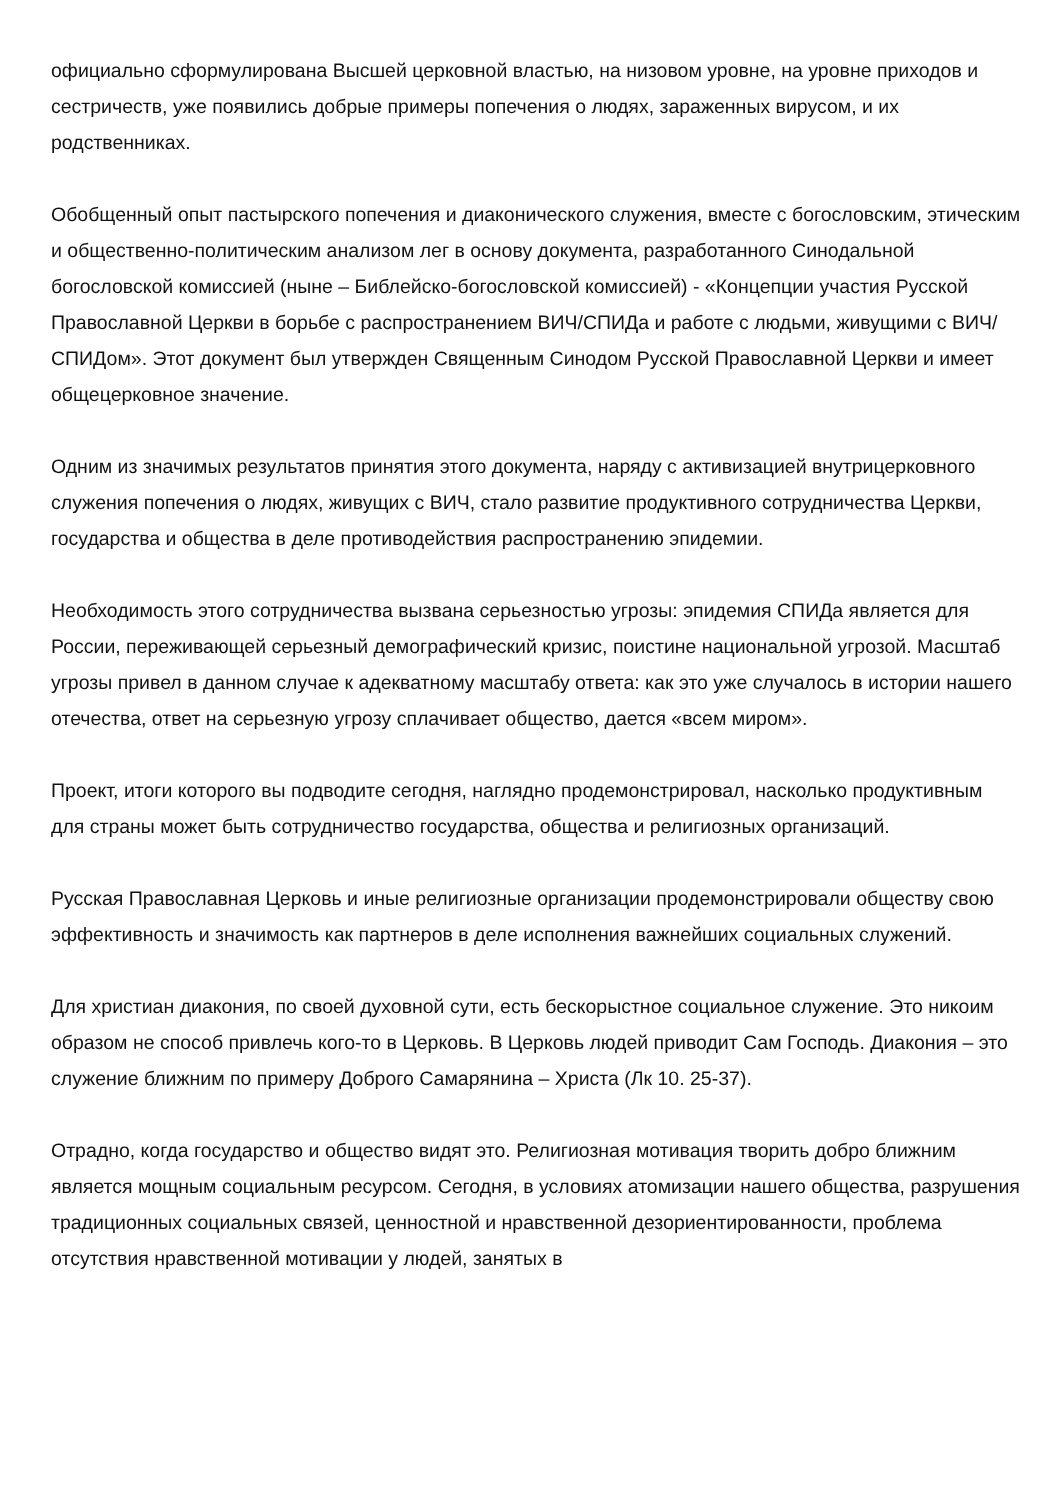официально сформулирована Высшей церковной властью, на низовом уровне, на уровне приходов и сестричеств, уже появились добрые примеры попечения о людях, зараженных вирусом, и их родственниках.
Обобщенный опыт пастырского попечения и диаконического служения, вместе с богословским, этическим и общественно-политическим анализом лег в основу документа, разработанного Синодальной богословской комиссией (ныне – Библейско-богословской комиссией) - «Концепции участия Русской Православной Церкви в борьбе с распространением ВИЧ/СПИДа и работе с людьми, живущими с ВИЧ/СПИДом». Этот документ был утвержден Священным Синодом Русской Православной Церкви и имеет общецерковное значение.
Одним из значимых результатов принятия этого документа, наряду с активизацией внутрицерковного служения попечения о людях, живущих с ВИЧ, стало развитие продуктивного сотрудничества Церкви, государства и общества в деле противодействия распространению эпидемии.
Необходимость этого сотрудничества вызвана серьезностью угрозы: эпидемия СПИДа является для России, переживающей серьезный демографический кризис, поистине национальной угрозой. Масштаб угрозы привел в данном случае к адекватному масштабу ответа: как это уже случалось в истории нашего отечества, ответ на серьезную угрозу сплачивает общество, дается «всем миром».
Проект, итоги которого вы подводите сегодня, наглядно продемонстрировал, насколько продуктивным для страны может быть сотрудничество государства, общества и религиозных организаций.
Русская Православная Церковь и иные религиозные организации продемонстрировали обществу свою эффективность и значимость как партнеров в деле исполнения важнейших социальных служений.
Для христиан диакония, по своей духовной сути, есть бескорыстное социальное служение. Это никоим образом не способ привлечь кого-то в Церковь. В Церковь людей приводит Сам Господь. Диакония – это служение ближним по примеру Доброго Самарянина – Христа (Лк 10. 25-37).
Отрадно, когда государство и общество видят это. Религиозная мотивация творить добро ближним является мощным социальным ресурсом. Сегодня, в условиях атомизации нашего общества, разрушения традиционных социальных связей, ценностной и нравственной дезориентированности, проблема отсутствия нравственной мотивации у людей, занятых в